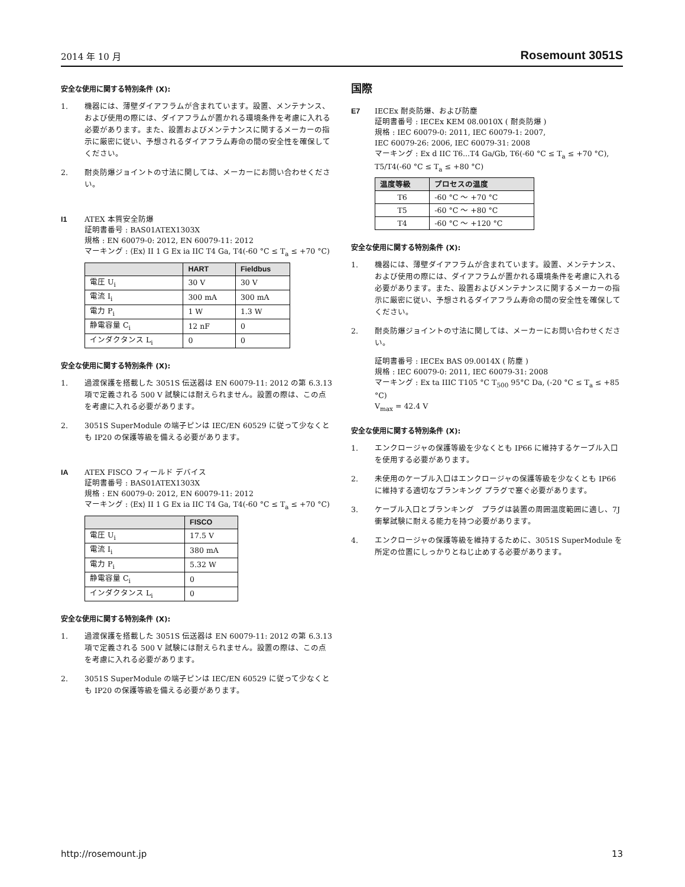2014 年 10 月 Rosemount 3051S
安全な使用に関する特別条件 (X):
1. 機器には、薄壁ダイアフラムが含まれています。設置、メンテナンス、および使用の際には、ダイアフラムが置かれる環境条件を考慮に入れる必要があります。また、設置およびメンテナンスに関するメーカーの指示に厳密に従い、予想されるダイアフラム寿命の間の安全性を確保してください。
2. 耐炎防爆ジョイントの寸法に関しては、メーカーにお問い合わせください。
I1 ATEX 本質安全防爆
証明書番号 : BAS01ATEX1303X
規格 : EN 60079-0: 2012, EN 60079-11: 2012
マーキング : ⟨Ex⟩ II 1 G Ex ia IIC T4 Ga, T4(-60 °C ≤ T<sub>a</sub> ≤ +70 °C)
| | HART | Fieldbus |
| --- | --- | --- |
| 電圧 U<sub>i</sub> | 30 V | 30 V |
| 電流 I<sub>i</sub> | 300 mA | 300 mA |
| 電力 P<sub>i</sub> | 1 W | 1.3 W |
| 静電容量 C<sub>i</sub> | 12 nF | 0 |
| インダクタンス L<sub>i</sub> | 0 | 0 |
安全な使用に関する特別条件 (X):
1. 過渡保護を搭載した 3051S 伝送器は EN 60079-11: 2012 の第 6.3.13 項で定義される 500 V 試験には耐えられません。設置の際は、この点を考慮に入れる必要があります。
2. 3051S SuperModule の端子ピンは IEC/EN 60529 に従って少なくとも IP20 の保護等級を備える必要があります。
IA ATEX FISCO フィールド デバイス
証明書番号 : BAS01ATEX1303X
規格 : EN 60079-0: 2012, EN 60079-11: 2012
マーキング : ⟨Ex⟩ II 1 G Ex ia IIC T4 Ga, T4(-60 °C ≤ T<sub>a</sub> ≤ +70 °C)
| | FISCO |
| --- | --- |
| 電圧 U<sub>i</sub> | 17.5 V |
| 電流 I<sub>i</sub> | 380 mA |
| 電力 P<sub>i</sub> | 5.32 W |
| 静電容量 C<sub>i</sub> | 0 |
| インダクタンス L<sub>i</sub> | 0 |
安全な使用に関する特別条件 (X):
1. 過渡保護を搭載した 3051S 伝送器は EN 60079-11: 2012 の第 6.3.13 項で定義される 500 V 試験には耐えられません。設置の際は、この点を考慮に入れる必要があります。
2. 3051S SuperModule の端子ピンは IEC/EN 60529 に従って少なくとも IP20 の保護等級を備える必要があります。
国際
E7 IECEx 耐炎防爆、および防塵
証明書番号 : IECEx KEM 08.0010X ( 耐炎防爆 )
規格 : IEC 60079-0: 2011, IEC 60079-1: 2007,
IEC 60079-26: 2006, IEC 60079-31: 2008
マーキング : Ex d IIC T6...T4 Ga/Gb, T6(-60 °C ≤ T<sub>a</sub> ≤ +70 °C),
T5/T4(-60 °C ≤ T<sub>a</sub> ≤ +80 °C)
| 温度等級 | プロセスの温度 |
| --- | --- |
| T6 | -60 °C 〜 +70 °C |
| T5 | -60 °C 〜 +80 °C |
| T4 | -60 °C 〜 +120 °C |
安全な使用に関する特別条件 (X):
1. 機器には、薄壁ダイアフラムが含まれています。設置、メンテナンス、および使用の際には、ダイアフラムが置かれる環境条件を考慮に入れる必要があります。また、設置およびメンテナンスに関するメーカーの指示に厳密に従い、予想されるダイアフラム寿命の間の安全性を確保してください。
2. 耐炎防爆ジョイントの寸法に関しては、メーカーにお問い合わせください。
証明書番号 : IECEx BAS 09.0014X ( 防塵 )
規格 : IEC 60079-0: 2011, IEC 60079-31: 2008
マーキング : Ex ta IIIC T105 °C T<sub>500</sub> 95°C Da, (-20 °C ≤ T<sub>a</sub> ≤ +85 °C)
V<sub>max</sub> = 42.4 V
安全な使用に関する特別条件 (X):
1. エンクロージャの保護等級を少なくとも IP66 に維持するケーブル入口を使用する必要があります。
2. 未使用のケーブル入口はエンクロージャの保護等級を少なくとも IP66 に維持する適切なブランキング プラグで塞ぐ必要があります。
3. ケーブル入口とブランキング　プラグは装置の周囲温度範囲に適し、7J 衝撃試験に耐える能力を持つ必要があります。
4. エンクロージャの保護等級を維持するために、3051S SuperModule を所定の位置にしっかりとねじ止めする必要があります。
http://rosemount.jp 13